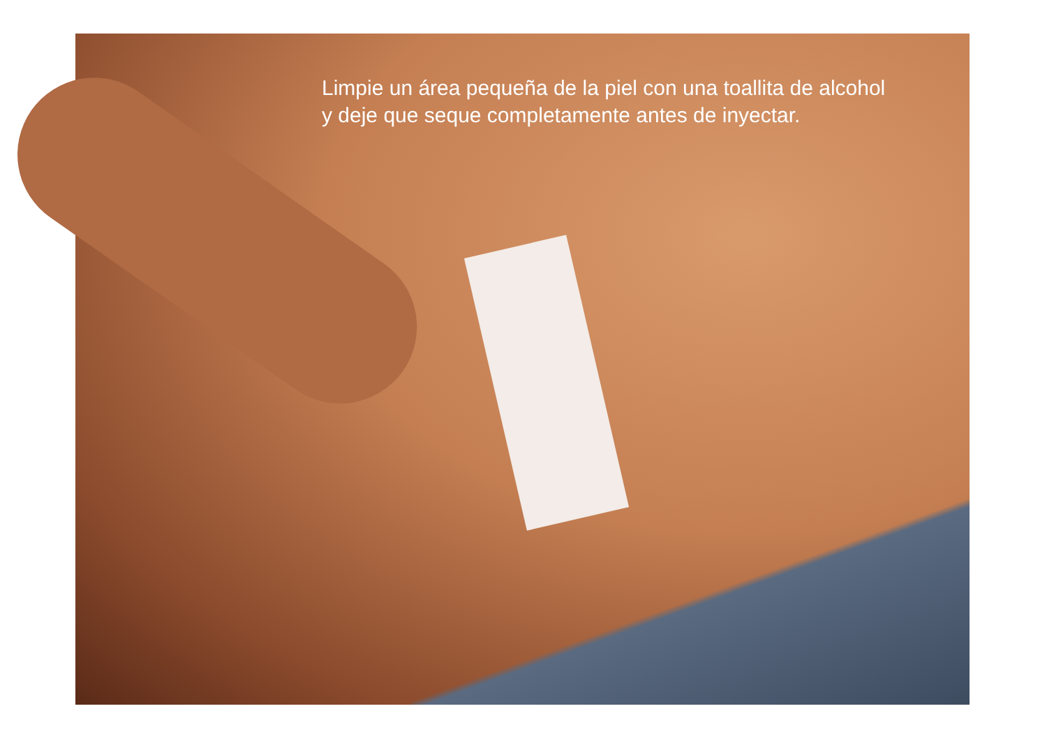Limpie un área pequeña de la piel con una toallita de alcohol
y deje que seque completamente antes de inyectar.